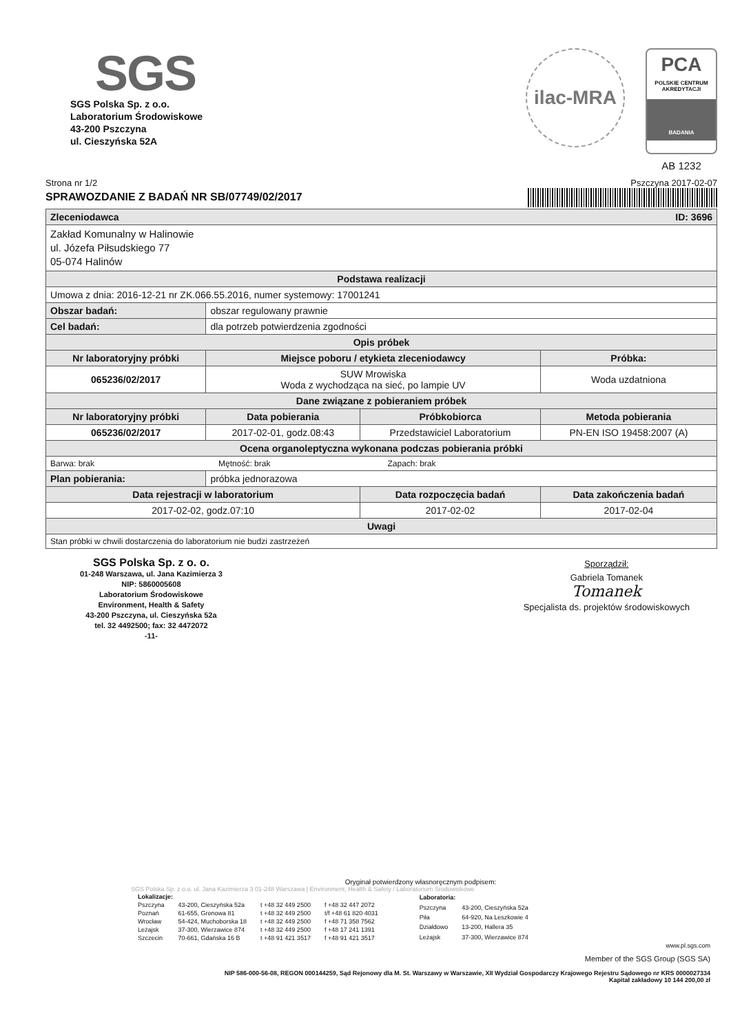SGS
SGS Polska Sp. z o.o.
Laboratorium Środowiskowe
43-200 Pszczyna
ul. Cieszyńska 52A
ilac-MRA
PCA
POLSKIE CENTRUM AKREDYTACJI
BADANIA
AB 1232
Strona nr 1/2 Pszczyna 2017-02-07
SPRAWOZDANIE Z BADAŃ NR SB/07749/02/2017
| Zleceniodawca ID: 3696 | | | |
| Zakład Komunalny w Halinowie ul. Józefa Piłsudskiego 77 05-074 Halinów | | | |
| Podstawa realizacji | | | |
| Umowa z dnia: 2016-12-21 nr ZK.066.55.2016, numer systemowy: 17001241 | | | |
| Obszar badań: | obszar regulowany prawnie | | |
| Cel badań: | dla potrzeb potwierdzenia zgodności | | |
| Opis próbek | | | |
| Nr laboratoryjny próbki | Miejsce poboru / etykieta zleceniodawcy | | Próbka: |
| 065236/02/2017 | SUW Mrowiska Woda z wychodząca na sieć, po lampie UV | | Woda uzdatniona |
| Dane związane z pobieraniem próbek | | | |
| Nr laboratoryjny próbki | Data pobierania | Próbkobiorca | Metoda pobierania |
| 065236/02/2017 | 2017-02-01, godz.08:43 | Przedstawiciel Laboratorium | PN-EN ISO 19458:2007 (A) |
| Ocena organoleptyczna wykonana podczas pobierania próbki | | | |
| Barwa: brak Mętność: brak Zapach: brak | | | |
| Plan pobierania: | próbka jednorazowa | | |
| Data rejestracji w laboratorium | | Data rozpoczęcia badań | Data zakończenia badań |
| 2017-02-02, godz.07:10 | | 2017-02-02 | 2017-02-04 |
| Uwagi | | | |
| Stan próbki w chwili dostarczenia do laboratorium nie budzi zastrzeżeń | | | |
SGS Polska Sp. z o. o.
01-248 Warszawa, ul. Jana Kazimierza 3
NIP: 5860005608
Laboratorium Środowiskowe
Environment, Health & Safety
43-200 Pszczyna, ul. Cieszyńska 52a
tel. 32 4492500; fax: 32 4472072
-11-
Sporządził:
Gabriela Tomanek
Tomanek
Specjalista ds. projektów środowiskowych
Oryginał potwierdzony własnoręcznym podpisem:
SGS Polska Sp. z o.o. ul. Jana Kazimierza 3 01-248 Warszawa | Environment, Health & Safety / Laboratorium Środowiskowe
| Lokalizacje: | | | |
| Pszczyna | 43-200, Cieszyńska 52a | t +48 32 449 2500 | f +48 32 447 2072 |
| Poznań | 61-655, Gronowa 81 | t +48 32 449 2500 | t/f +48 61 820 4031 |
| Wrocław | 54-424, Muchoborska 18 | t +48 32 449 2500 | f +48 71 358 7562 |
| Leżajsk | 37-300, Wierzawice 874 | t +48 32 449 2500 | f +48 17 241 1391 |
| Szczecin | 70-661, Gdańska 16 B | t +48 91 421 3517 | f +48 91 421 3517 |
| Laboratoria: | |
| Pszczyna | 43-200, Cieszyńska 52a |
| Piła | 64-920, Na Leszkowie 4 |
| Działdowo | 13-200, Hallera 35 |
| Leżajsk | 37-300, Wierzawice 874 |
www.pl.sgs.com
Member of the SGS Group (SGS SA)
NIP 586-000-56-08, REGON 000144259, Sąd Rejonowy dla M. St. Warszawy w Warszawie, XII Wydział Gospodarczy Krajowego Rejestru Sądowego nr KRS 0000027334
Kapitał zakładowy 10 144 200,00 zł